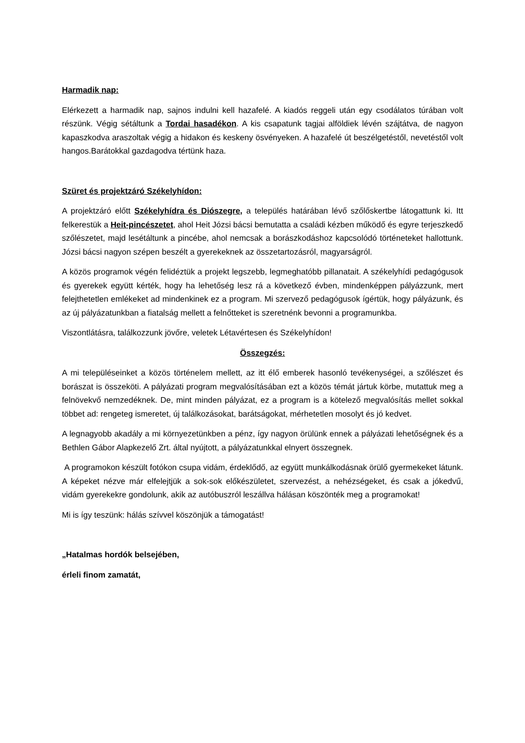Harmadik nap:
Elérkezett a harmadik nap, sajnos indulni kell hazafelé. A kiadós reggeli után egy csodálatos túrában volt részünk. Végig sétáltunk a Tordai hasadékon. A kis csapatunk tagjai alföldiek lévén szájtátva, de nagyon kapaszkodva araszoltak végig a hidakon és keskeny ösvényeken. A hazafelé út beszélgetéstől, nevetéstől volt hangos.Barátokkal gazdagodva tértünk haza.
Szüret és projektzáró Székelyhídon:
A projektzáró előtt Székelyhídra és Diószegre, a település határában lévő szőlőskertbe látogattunk ki. Itt felkerestük a Heit-pincészetet, ahol Heit Józsi bácsi bemutatta a családi kézben működő és egyre terjeszkedő szőlészetet, majd lesétáltunk a pincébe, ahol nemcsak a borászkodáshoz kapcsolódó történeteket hallottunk. Józsi bácsi nagyon szépen beszélt a gyerekeknek az összetartozásról, magyarságról.
A közös programok végén felidéztük a projekt legszebb, legmeghatóbb pillanatait. A székelyhídi pedagógusok és gyerekek együtt kérték, hogy ha lehetőség lesz rá a következő évben, mindenképpen pályázzunk, mert felejthetetlen emlékeket ad mindenkinek ez a program. Mi szervező pedagógusok ígértük, hogy pályázunk, és az új pályázatunkban a fiatalság mellett a felnőtteket is szeretnénk bevonni a programunkba.
Viszontlátásra, találkozzunk jövőre, veletek Létavértesen és Székelyhídon!
Összegzés:
A mi településeinket a közös történelem mellett, az itt élő emberek hasonló tevékenységei, a szőlészet és borászat is összeköti. A pályázati program megvalósításában ezt a közös témát jártuk körbe, mutattuk meg a felnövekvő nemzedéknek. De, mint minden pályázat, ez a program is a kötelező megvalósítás mellet sokkal többet ad: rengeteg ismeretet, új találkozásokat, barátságokat, mérhetetlen mosolyt és jó kedvet.
A legnagyobb akadály a mi környezetünkben a pénz, így nagyon örülünk ennek a pályázati lehetőségnek és a Bethlen Gábor Alapkezelő Zrt. által nyújtott, a pályázatunkkal elnyert összegnek.
A programokon készült fotókon csupa vidám, érdeklődő, az együtt munkálkodásnak örülő gyermekeket látunk. A képeket nézve már elfelejtjük a sok-sok előkészületet, szervezést, a nehézségeket, és csak a jókedvű, vidám gyerekekre gondolunk, akik az autóbuszról leszállva hálásan köszönték meg a programokat!
Mi is így teszünk: hálás szívvel köszönjük a támogatást!
„Hatalmas hordók belsejében,
érleli finom zamatát,